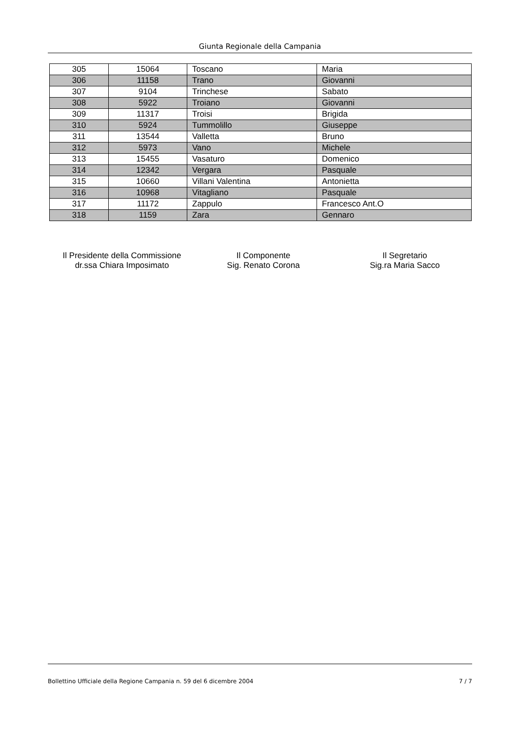Giunta Regionale della Campania
| 305 | 15064 | Toscano | Maria |
| 306 | 11158 | Trano | Giovanni |
| 307 | 9104 | Trinchese | Sabato |
| 308 | 5922 | Troiano | Giovanni |
| 309 | 11317 | Troisi | Brigida |
| 310 | 5924 | Tummolillo | Giuseppe |
| 311 | 13544 | Valletta | Bruno |
| 312 | 5973 | Vano | Michele |
| 313 | 15455 | Vasaturo | Domenico |
| 314 | 12342 | Vergara | Pasquale |
| 315 | 10660 | Villani Valentina | Antonietta |
| 316 | 10968 | Vitagliano | Pasquale |
| 317 | 11172 | Zappulo | Francesco Ant.O |
| 318 | 1159 | Zara | Gennaro |
Il Presidente della Commissione
dr.ssa Chiara Imposimato
Il Componente
Sig. Renato Corona
Il Segretario
Sig.ra Maria Sacco
Bollettino Ufficiale della Regione Campania n. 59 del 6 dicembre 2004 7 / 7